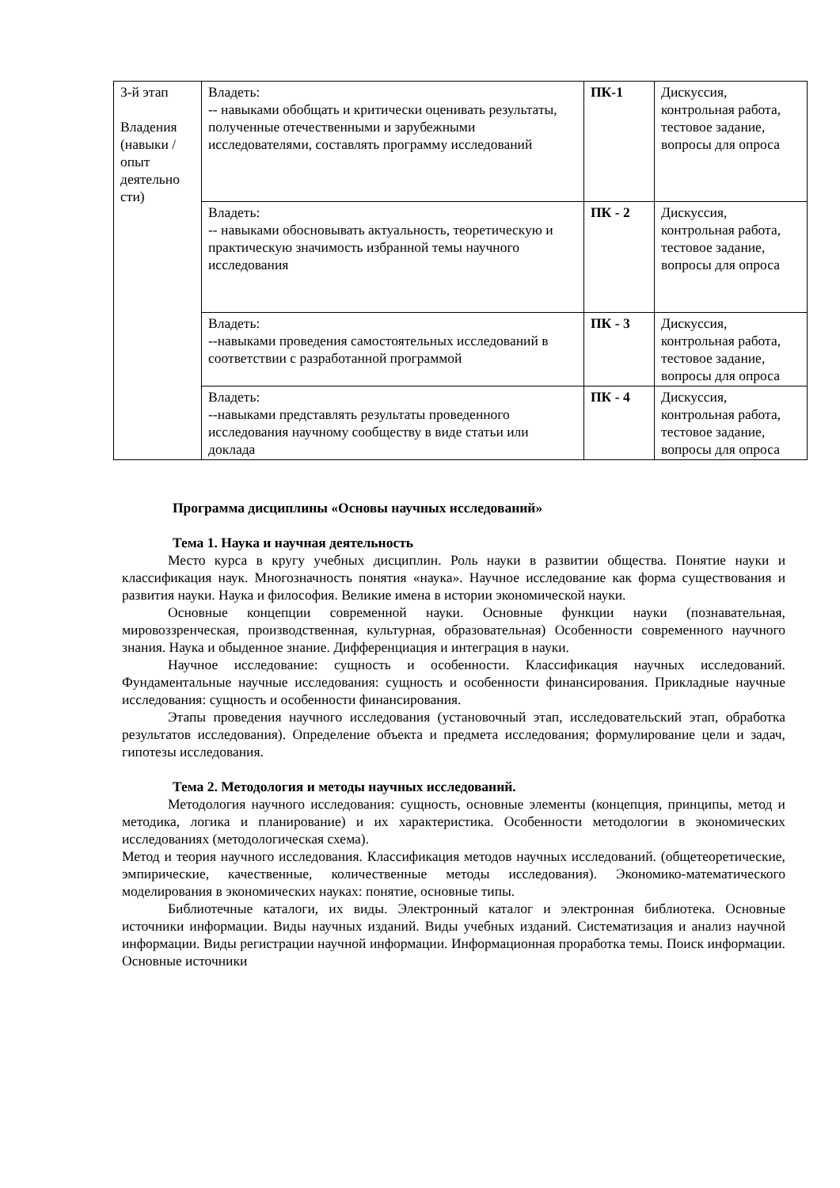| 3-й этап Владения (навыки / опыт деятельно сти) | Владеть: -- навыками обобщать и критически оценивать результаты, полученные отечественными и зарубежными исследователями, составлять программу исследований | ПК-1 | Дискуссия, контрольная работа, тестовое задание, вопросы для опроса |
| | Владеть: -- навыками обосновывать актуальность, теоретическую и практическую значимость избранной темы научного исследования | ПК - 2 | Дискуссия, контрольная работа, тестовое задание, вопросы для опроса |
| | Владеть: --навыками проведения самостоятельных исследований в соответствии с разработанной программой | ПК - 3 | Дискуссия, контрольная работа, тестовое задание, вопросы для опроса |
| | Владеть: --навыками представлять результаты проведенного исследования научному сообществу в виде статьи или доклада | ПК - 4 | Дискуссия, контрольная работа, тестовое задание, вопросы для опроса |
Программа дисциплины «Основы научных исследований»
Тема 1. Наука и научная деятельность
Место курса в кругу учебных дисциплин. Роль науки в развитии общества. Понятие науки и классификация наук. Многозначность понятия «наука». Научное исследование как форма существования и развития науки. Наука и философия. Великие имена в истории экономической науки.
Основные концепции современной науки. Основные функции науки (познавательная, мировоззренческая, производственная, культурная, образовательная) Особенности современного научного знания. Наука и обыденное знание. Дифференциация и интеграция в науки.
Научное исследование: сущность и особенности. Классификация научных исследований. Фундаментальные научные исследования: сущность и особенности финансирования. Прикладные научные исследования: сущность и особенности финансирования.
Этапы проведения научного исследования (установочный этап, исследовательский этап, обработка результатов исследования). Определение объекта и предмета исследования; формулирование цели и задач, гипотезы исследования.
Тема 2. Методология и методы научных исследований.
Методология научного исследования: сущность, основные элементы (концепция, принципы, метод и методика, логика и планирование) и их характеристика. Особенности методологии в экономических исследованиях (методологическая схема).
Метод и теория научного исследования. Классификация методов научных исследований. (общетеоретические, эмпирические, качественные, количественные методы исследования). Экономико-математического моделирования в экономических науках: понятие, основные типы.
Библиотечные каталоги, их виды. Электронный каталог и электронная библиотека. Основные источники информации. Виды научных изданий. Виды учебных изданий. Систематизация и анализ научной информации. Виды регистрации научной информации. Информационная проработка темы. Поиск информации. Основные источники